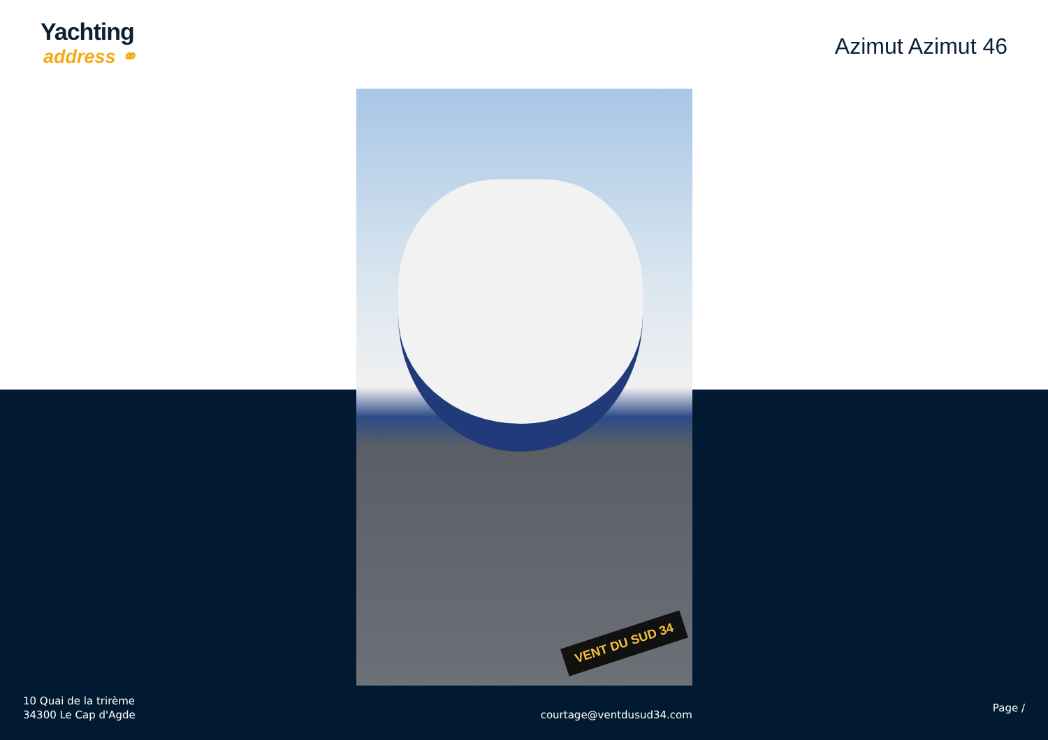Yachting
address ⚭
Azimut Azimut 46
VENT DU SUD 34
10 Quai de la trirème
34300 Le Cap d'Agde
courtage@ventdusud34.com
Page /